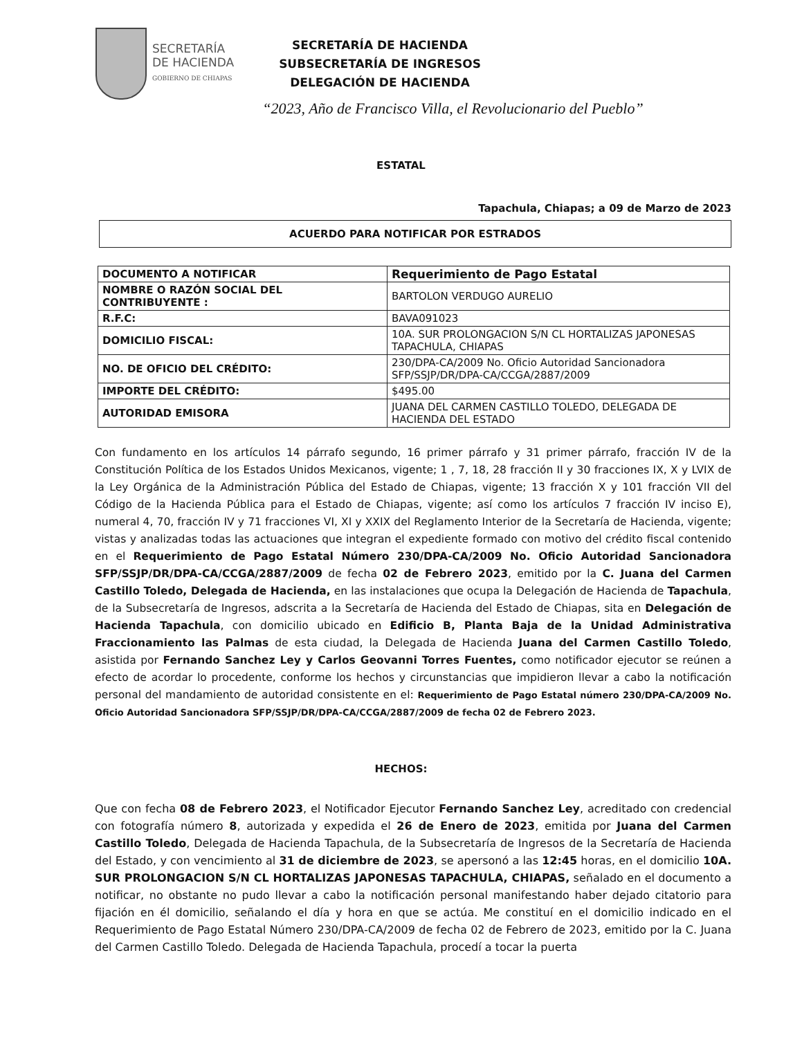SECRETARÍA
DE HACIENDA
GOBIERNO DE CHIAPAS
SECRETARÍA DE HACIENDA
SUBSECRETARÍA DE INGRESOS
DELEGACIÓN DE HACIENDA
“2023, Año de Francisco Villa, el Revolucionario del Pueblo”
ESTATAL
Tapachula, Chiapas; a 09 de Marzo de 2023
ACUERDO PARA NOTIFICAR POR ESTRADOS
| DOCUMENTO A NOTIFICAR | Requerimiento de Pago Estatal |
| NOMBRE O RAZÓN SOCIAL DEL CONTRIBUYENTE : | BARTOLON VERDUGO AURELIO |
| R.F.C: | BAVA091023 |
| DOMICILIO FISCAL: | 10A. SUR PROLONGACION S/N CL HORTALIZAS JAPONESAS TAPACHULA, CHIAPAS |
| NO. DE OFICIO DEL CRÉDITO: | 230/DPA-CA/2009 No. Oficio Autoridad Sancionadora SFP/SSJP/DR/DPA-CA/CCGA/2887/2009 |
| IMPORTE DEL CRÉDITO: | $495.00 |
| AUTORIDAD EMISORA | JUANA DEL CARMEN CASTILLO TOLEDO, DELEGADA DE HACIENDA DEL ESTADO |
Con fundamento en los artículos 14 párrafo segundo, 16 primer párrafo y 31 primer párrafo, fracción IV de la Constitución Política de los Estados Unidos Mexicanos, vigente; 1 , 7, 18, 28 fracción II y 30 fracciones IX, X y LVIX de la Ley Orgánica de la Administración Pública del Estado de Chiapas, vigente; 13 fracción X y 101 fracción VII del Código de la Hacienda Pública para el Estado de Chiapas, vigente; así como los artículos 7 fracción IV inciso E), numeral 4, 70, fracción IV y 71 fracciones VI, XI y XXIX del Reglamento Interior de la Secretaría de Hacienda, vigente; vistas y analizadas todas las actuaciones que integran el expediente formado con motivo del crédito fiscal contenido en el Requerimiento de Pago Estatal Número 230/DPA-CA/2009 No. Oficio Autoridad Sancionadora SFP/SSJP/DR/DPA-CA/CCGA/2887/2009 de fecha 02 de Febrero 2023, emitido por la C. Juana del Carmen Castillo Toledo, Delegada de Hacienda, en las instalaciones que ocupa la Delegación de Hacienda de Tapachula, de la Subsecretaría de Ingresos, adscrita a la Secretaría de Hacienda del Estado de Chiapas, sita en Delegación de Hacienda Tapachula, con domicilio ubicado en Edificio B, Planta Baja de la Unidad Administrativa Fraccionamiento las Palmas de esta ciudad, la Delegada de Hacienda Juana del Carmen Castillo Toledo, asistida por Fernando Sanchez Ley y Carlos Geovanni Torres Fuentes, como notificador ejecutor se reúnen a efecto de acordar lo procedente, conforme los hechos y circunstancias que impidieron llevar a cabo la notificación personal del mandamiento de autoridad consistente en el: Requerimiento de Pago Estatal número 230/DPA-CA/2009 No. Oficio Autoridad Sancionadora SFP/SSJP/DR/DPA-CA/CCGA/2887/2009 de fecha 02 de Febrero 2023.
HECHOS:
Que con fecha 08 de Febrero 2023, el Notificador Ejecutor Fernando Sanchez Ley, acreditado con credencial con fotografía número 8, autorizada y expedida el 26 de Enero de 2023, emitida por Juana del Carmen Castillo Toledo, Delegada de Hacienda Tapachula, de la Subsecretaría de Ingresos de la Secretaría de Hacienda del Estado, y con vencimiento al 31 de diciembre de 2023, se apersonó a las 12:45 horas, en el domicilio 10A. SUR PROLONGACION S/N CL HORTALIZAS JAPONESAS TAPACHULA, CHIAPAS, señalado en el documento a notificar, no obstante no pudo llevar a cabo la notificación personal manifestando haber dejado citatorio para fijación en él domicilio, señalando el día y hora en que se actúa. Me constituí en el domicilio indicado en el Requerimiento de Pago Estatal Número 230/DPA-CA/2009 de fecha 02 de Febrero de 2023, emitido por la C. Juana del Carmen Castillo Toledo. Delegada de Hacienda Tapachula, procedí a tocar la puerta